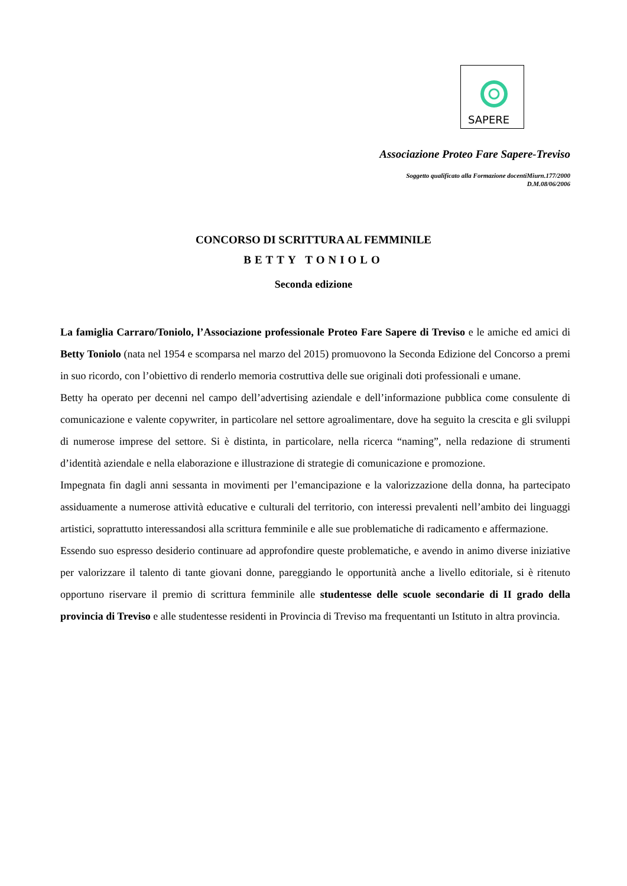SAPERE
Associazione Proteo Fare Sapere-Treviso
Soggetto qualificato alla Formazione docentiMiurn.177/2000
D.M.08/06/2006
CONCORSO DI SCRITTURA AL FEMMINILE
BETTY TONIOLO
Seconda edizione
La famiglia Carraro/Toniolo, l’Associazione professionale Proteo Fare Sapere di Treviso e le amiche ed amici di Betty Toniolo (nata nel 1954 e scomparsa nel marzo del 2015) promuovono la Seconda Edizione del Concorso a premi in suo ricordo, con l’obiettivo di renderlo memoria costruttiva delle sue originali doti professionali e umane.
Betty ha operato per decenni nel campo dell’advertising aziendale e dell’informazione pubblica come consulente di comunicazione e valente copywriter, in particolare nel settore agroalimentare, dove ha seguito la crescita e gli sviluppi di numerose imprese del settore. Si è distinta, in particolare, nella ricerca “naming”, nella redazione di strumenti d’identità aziendale e nella elaborazione e illustrazione di strategie di comunicazione e promozione.
Impegnata fin dagli anni sessanta in movimenti per l’emancipazione e la valorizzazione della donna, ha partecipato assiduamente a numerose attività educative e culturali del territorio, con interessi prevalenti nell’ambito dei linguaggi artistici, soprattutto interessandosi alla scrittura femminile e alle sue problematiche di radicamento e affermazione.
Essendo suo espresso desiderio continuare ad approfondire queste problematiche, e avendo in animo diverse iniziative per valorizzare il talento di tante giovani donne, pareggiando le opportunità anche a livello editoriale, si è ritenuto opportuno riservare il premio di scrittura femminile alle studentesse delle scuole secondarie di II grado della provincia di Treviso e alle studentesse residenti in Provincia di Treviso ma frequentanti un Istituto in altra provincia.